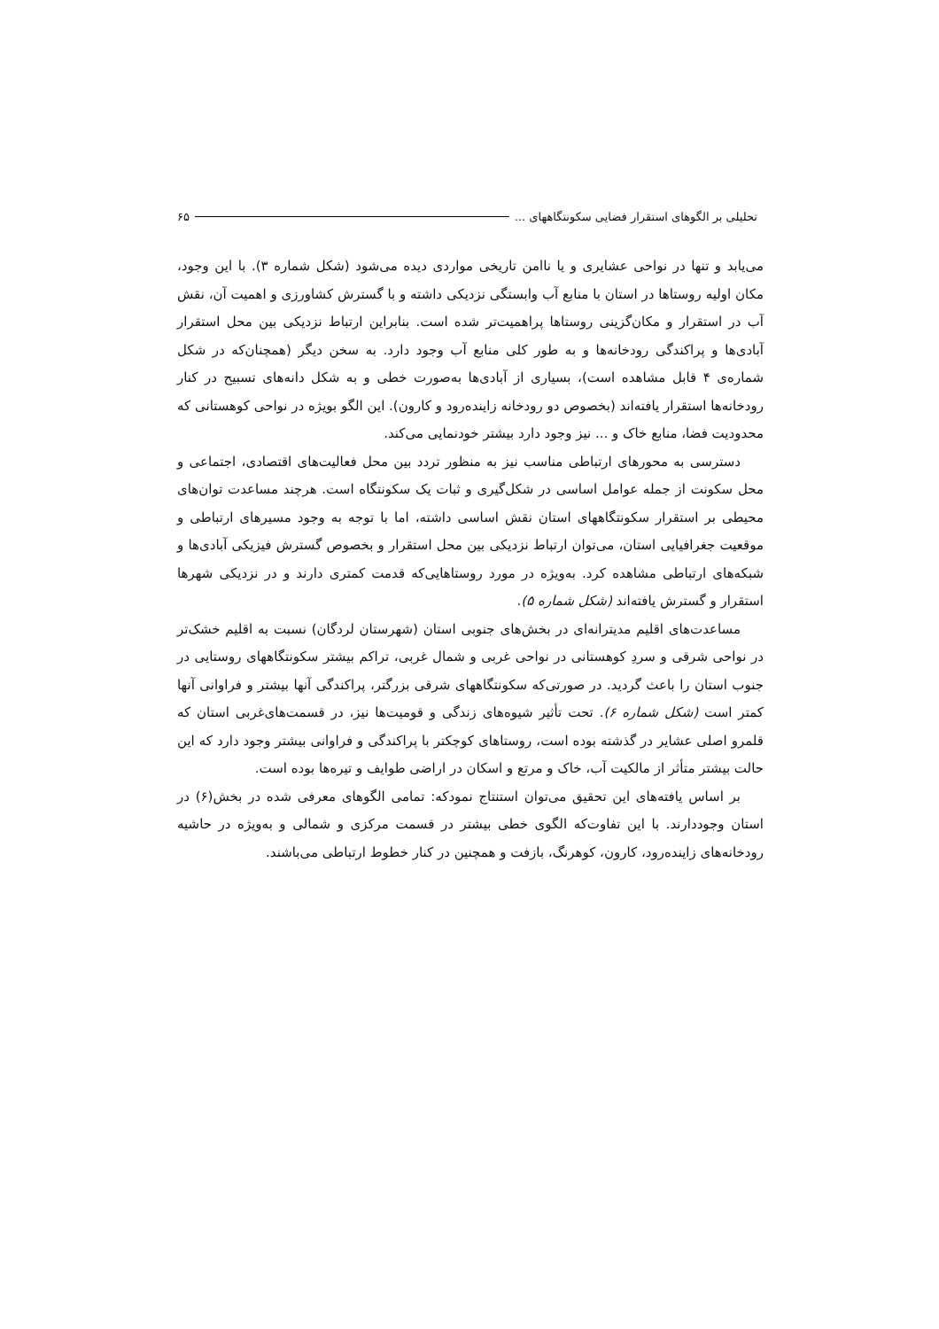تحلیلی بر الگوهای استقرار فضایی سکونتگاههای ... ۶۵
می‌یابد و تنها در نواحی عشایری و یا ناامن تاریخی مواردی دیده می‌شود (شکل شماره ۳). با این وجود، مکان اولیه روستاها در استان با منابع آب وابستگی نزدیکی داشته و با گسترش کشاورزی و اهمیت آن، نقش آب در استقرار و مکان‌گزینی روستاها پراهمیت‌تر شده است. بنابراین ارتباط نزدیکی بین محل استقرار آبادی‌ها و پراکندگی رودخانه‌ها و به طور کلی منابع آب وجود دارد. به سخن دیگر (همچنان‌که در شکل شماره‌ی ۴ قابل مشاهده است)، بسیاری از آبادی‌ها به‌صورت خطی و به شکل دانه‌های تسبیح در کنار رودخانه‌ها استقرار یافته‌اند (بخصوص دو رودخانه زاینده‌رود و کارون). این الگو بویژه در نواحی کوهستانی که محدودیت فضا، منابع خاک و ... نیز وجود دارد بیشتر خودنمایی می‌کند.
دسترسی به محورهای ارتباطی مناسب نیز به منظور تردد بین محل فعالیت‌های اقتصادی، اجتماعی و محل سکونت از جمله عوامل اساسی در شکل‌گیری و ثبات یک سکونتگاه است. هرچند مساعدت توان‌های محیطی بر استقرار سکونتگاههای استان نقش اساسی داشته، اما با توجه به وجود مسیرهای ارتباطی و موقعیت جغرافیایی استان، می‌توان ارتباط نزدیکی بین محل استقرار و بخصوص گسترش فیزیکی آبادی‌ها و شبکه‌های ارتباطی مشاهده کرد. به‌ویژه در مورد روستاهایی‌که قدمت کمتری دارند و در نزدیکی شهرها استقرار و گسترش یافته‌اند (شکل شماره ۵).
مساعدت‌های اقلیم مدیترانه‌ای در بخش‌های جنوبی استان (شهرستان لردگان) نسبت به اقلیم خشک‌تر در نواحی شرقی و سردِ کوهستانی در نواحی غربی و شمال غربی، تراکم بیشتر سکونتگاههای روستایی در جنوب استان را باعث گردید. در صورتی‌که سکونتگاههای شرقی بزرگتر، پراکندگی آنها بیشتر و فراوانی آنها کمتر است (شکل شماره ۶). تحت تأثیر شیوه‌های زندگی و قومیت‌ها نیز، در قسمت‌های‌غربی استان که قلمرو اصلی عشایر در گذشته بوده است، روستاهای کوچکتر با پراکندگی و فراوانی بیشتر وجود دارد که این حالت بیشتر متأثر از مالکیت آب، خاک و مرتع و اسکان در اراضی طوایف و تیره‌ها بوده است.
بر اساس یافته‌های این تحقیق می‌توان استنتاج نمودکه: تمامی الگوهای معرفی شده در بخش(۶) در استان وجوددارند. با این تفاوت‌که الگوی خطی بیشتر در قسمت مرکزی و شمالی و به‌ویژه در حاشیه رودخانه‌های زاینده‌رود، کارون، کوهرنگ، بازفت و همچنین در کنار خطوط ارتباطی می‌باشند.